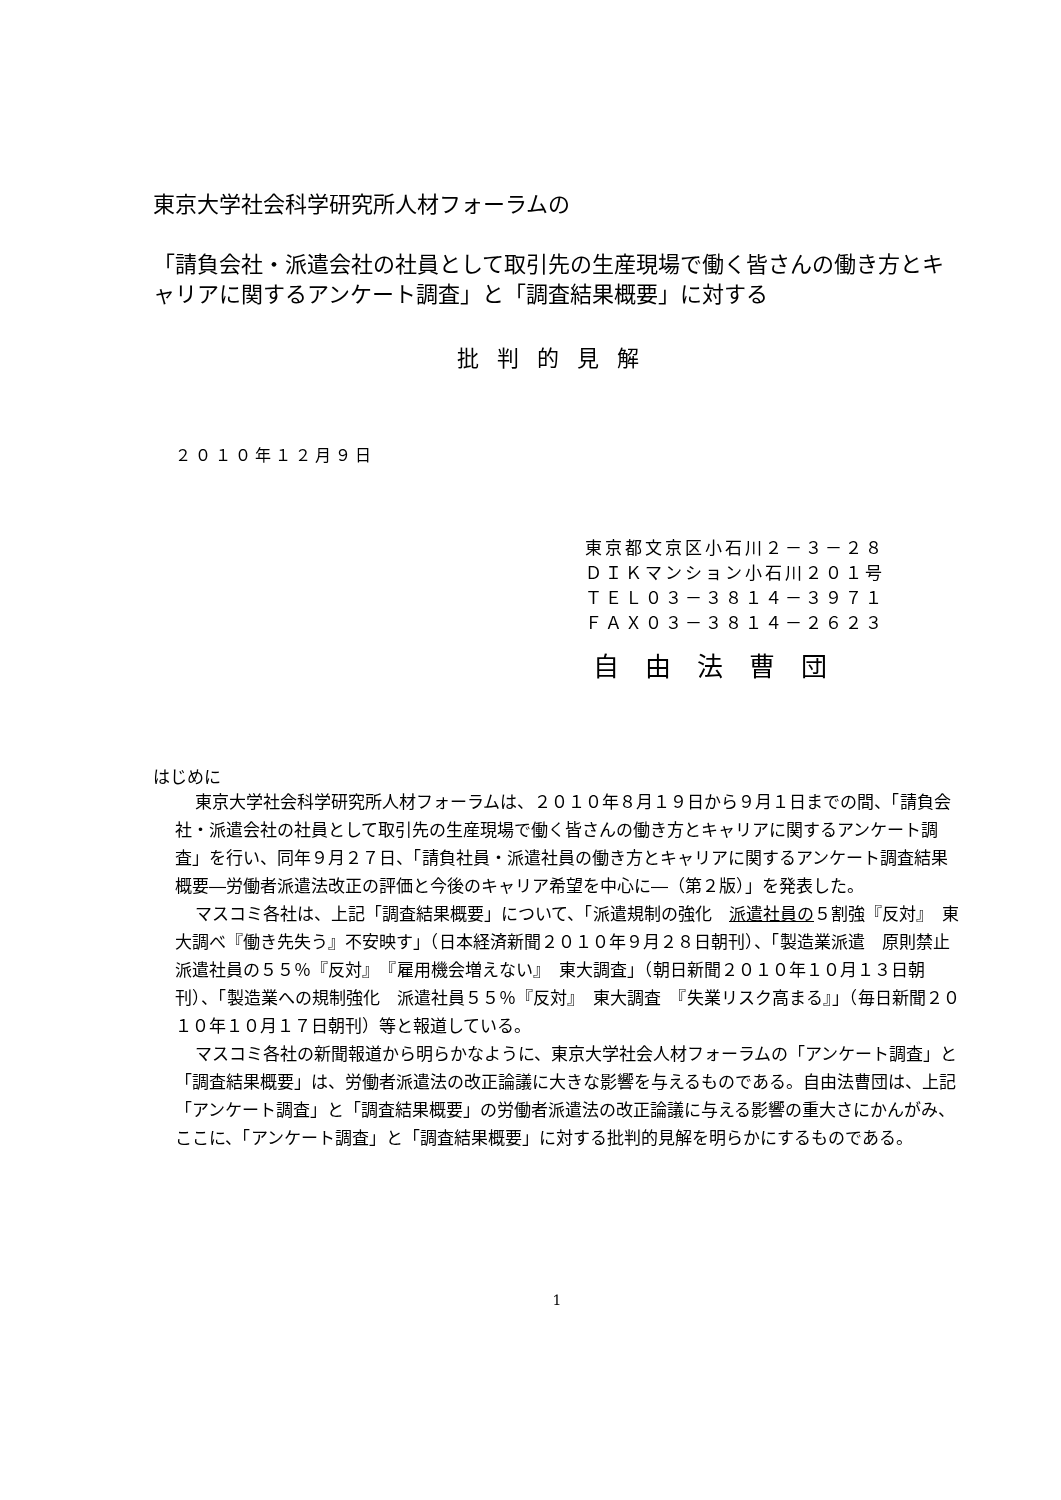東京大学社会科学研究所人材フォーラムの
「請負会社・派遣会社の社員として取引先の生産現場で働く皆さんの働き方とキャリアに関するアンケート調査」と「調査結果概要」に対する
批判的見解
２０１０年１２月９日
東京都文京区小石川２－３－２８
ＤＩＫマンション小石川２０１号
ＴＥＬ０３－３８１４－３９７１
ＦＡＸ０３－３８１４－２６２３
自由法曹団
はじめに
東京大学社会科学研究所人材フォーラムは、２０１０年８月１９日から９月１日までの間、「請負会社・派遣会社の社員として取引先の生産現場で働く皆さんの働き方とキャリアに関するアンケート調査」を行い、同年９月２７日、「請負社員・派遣社員の働き方とキャリアに関するアンケート調査結果概要―労働者派遣法改正の評価と今後のキャリア希望を中心に―（第２版）」を発表した。
マスコミ各社は、上記「調査結果概要」について、「派遣規制の強化　派遣社員の５割強『反対』　東大調べ『働き先失う』不安映す」（日本経済新聞２０１０年９月２８日朝刊）、「製造業派遣　原則禁止　派遣社員の５５％『反対』　『雇用機会増えない』　東大調査」（朝日新聞２０１０年１０月１３日朝刊）、「製造業への規制強化　派遣社員５５％『反対』　東大調査　『失業リスク高まる』」（毎日新聞２０１０年１０月１７日朝刊）等と報道している。
マスコミ各社の新聞報道から明らかなように、東京大学社会人材フォーラムの「アンケート調査」と「調査結果概要」は、労働者派遣法の改正論議に大きな影響を与えるものである。自由法曹団は、上記「アンケート調査」と「調査結果概要」の労働者派遣法の改正論議に与える影響の重大さにかんがみ、ここに、「アンケート調査」と「調査結果概要」に対する批判的見解を明らかにするものである。
1